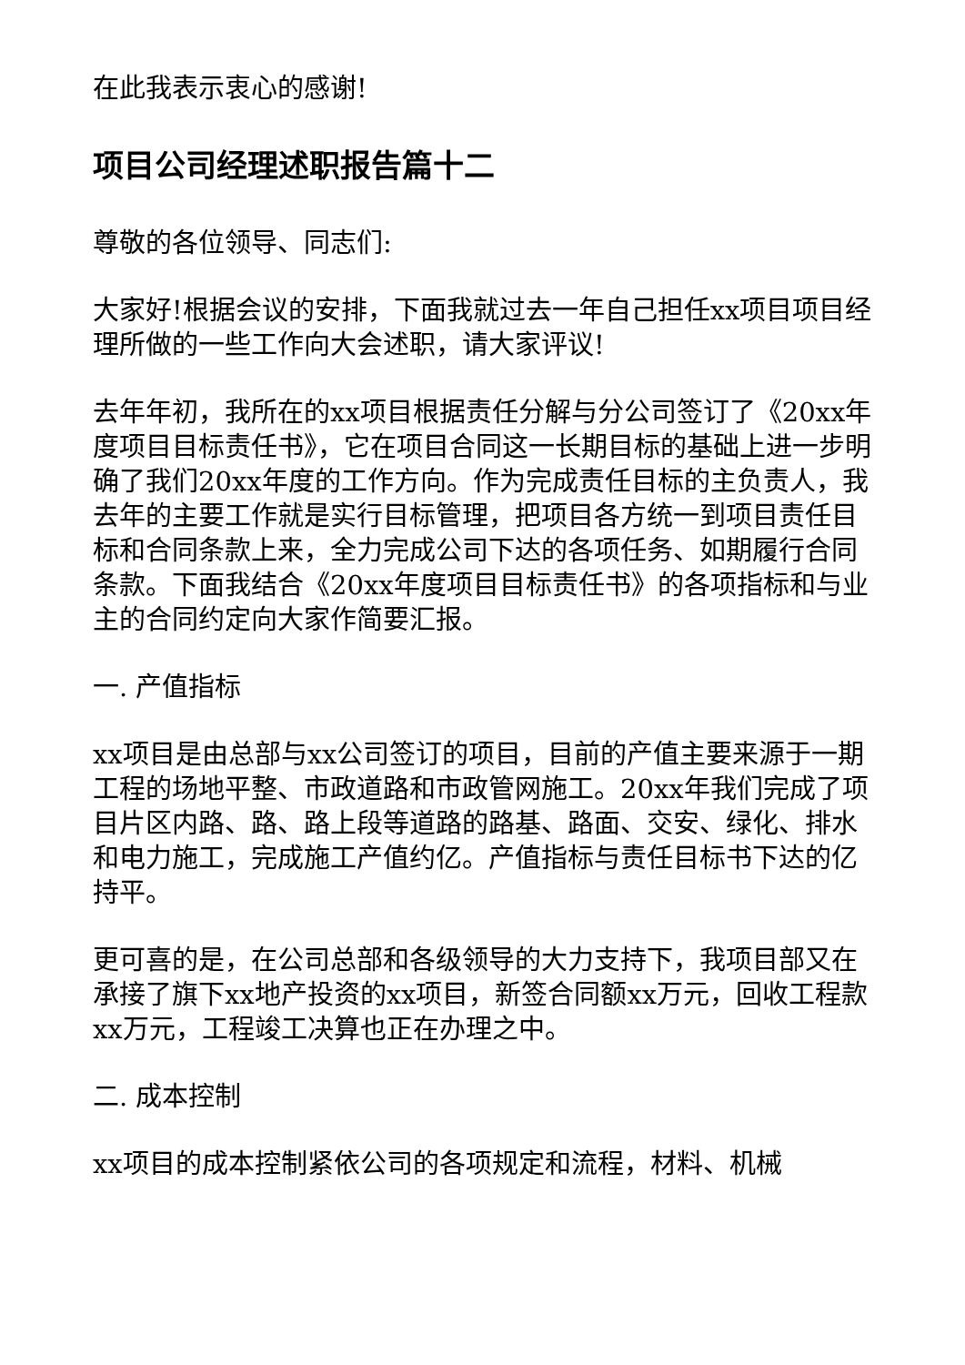在此我表示衷心的感谢!
项目公司经理述职报告篇十二
尊敬的各位领导、同志们:
大家好!根据会议的安排，下面我就过去一年自己担任xx项目项目经理所做的一些工作向大会述职，请大家评议!
去年年初，我所在的xx项目根据责任分解与分公司签订了《20xx年度项目目标责任书》，它在项目合同这一长期目标的基础上进一步明确了我们20xx年度的工作方向。作为完成责任目标的主负责人，我去年的主要工作就是实行目标管理，把项目各方统一到项目责任目标和合同条款上来，全力完成公司下达的各项任务、如期履行合同条款。下面我结合《20xx年度项目目标责任书》的各项指标和与业主的合同约定向大家作简要汇报。
一. 产值指标
xx项目是由总部与xx公司签订的项目，目前的产值主要来源于一期工程的场地平整、市政道路和市政管网施工。20xx年我们完成了项目片区内路、路、路上段等道路的路基、路面、交安、绿化、排水和电力施工，完成施工产值约亿。产值指标与责任目标书下达的亿持平。
更可喜的是，在公司总部和各级领导的大力支持下，我项目部又在承接了旗下xx地产投资的xx项目，新签合同额xx万元，回收工程款xx万元，工程竣工决算也正在办理之中。
二. 成本控制
xx项目的成本控制紧依公司的各项规定和流程，材料、机械